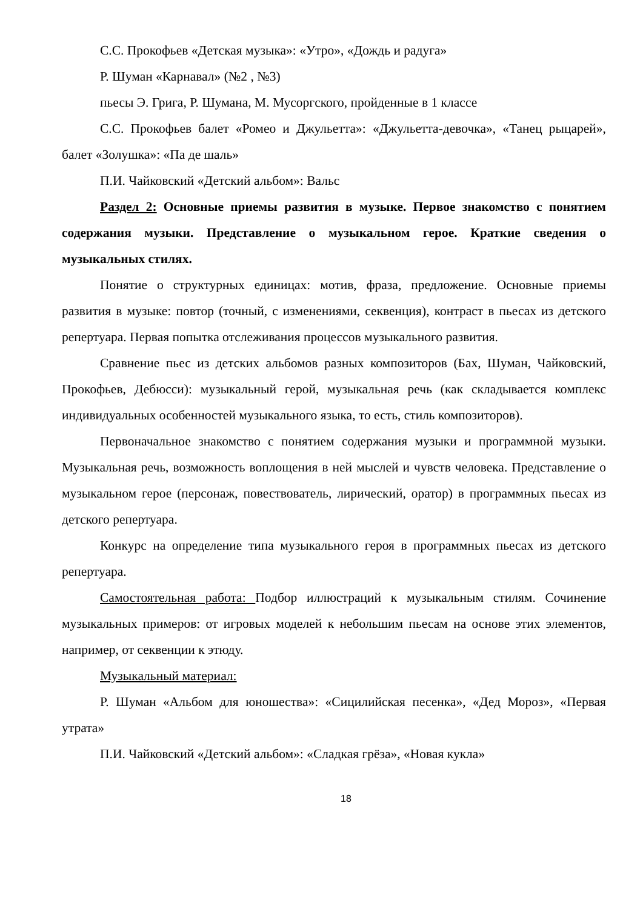С.С. Прокофьев «Детская музыка»: «Утро», «Дождь и радуга»
Р. Шуман «Карнавал» (№2 , №3)
пьесы Э. Грига, Р. Шумана, М. Мусоргского, пройденные в 1 классе
С.С. Прокофьев балет «Ромео и Джульетта»: «Джульетта-девочка», «Танец рыцарей», балет «Золушка»: «Па де шаль»
П.И. Чайковский «Детский альбом»: Вальс
Раздел 2: Основные приемы развития в музыке. Первое знакомство с понятием содержания музыки. Представление о музыкальном герое. Краткие сведения о музыкальных стилях.
Понятие о структурных единицах: мотив, фраза, предложение. Основные приемы развития в музыке: повтор (точный, с изменениями, секвенция), контраст в пьесах из детского репертуара. Первая попытка отслеживания процессов музыкального развития.
Сравнение пьес из детских альбомов разных композиторов (Бах, Шуман, Чайковский, Прокофьев, Дебюсси): музыкальный герой, музыкальная речь (как складывается комплекс индивидуальных особенностей музыкального языка, то есть, стиль композиторов).
Первоначальное знакомство с понятием содержания музыки и программной музыки. Музыкальная речь, возможность воплощения в ней мыслей и чувств человека. Представление о музыкальном герое (персонаж, повествователь, лирический, оратор) в программных пьесах из детского репертуара.
Конкурс на определение типа музыкального героя в программных пьесах из детского репертуара.
Самостоятельная работа: Подбор иллюстраций к музыкальным стилям. Сочинение музыкальных примеров: от игровых моделей к небольшим пьесам на основе этих элементов, например, от секвенции к этюду.
Музыкальный материал:
Р. Шуман «Альбом для юношества»: «Сицилийская песенка», «Дед Мороз», «Первая утрата»
П.И. Чайковский «Детский альбом»: «Сладкая грёза», «Новая кукла»
18